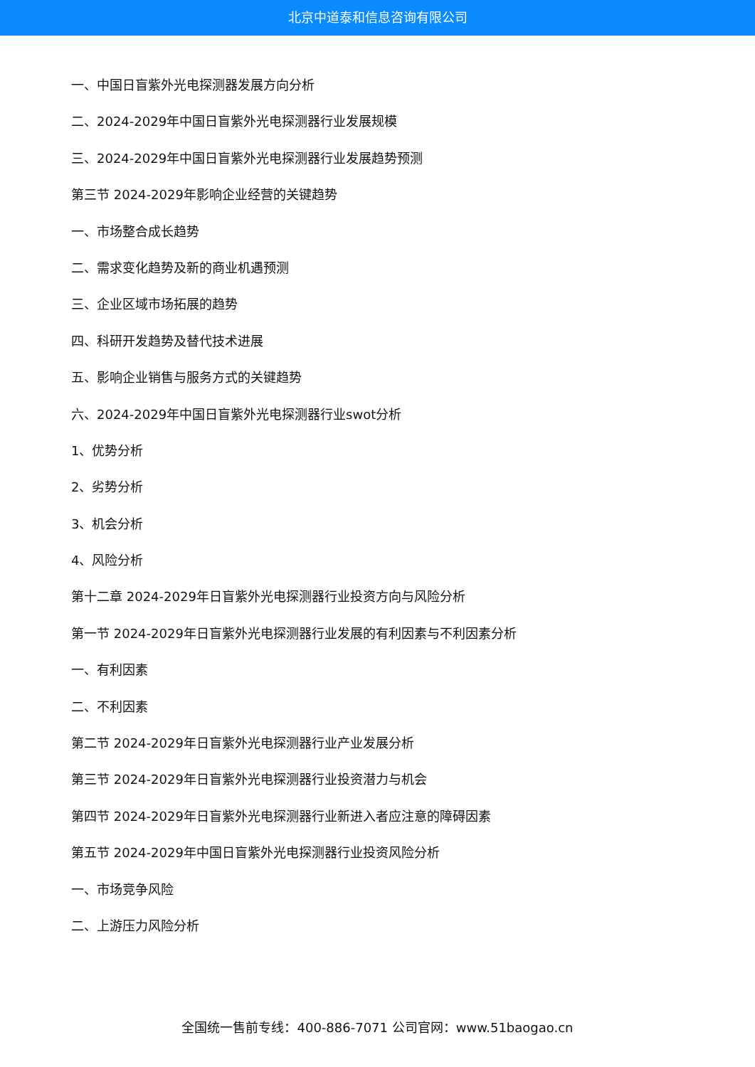北京中道泰和信息咨询有限公司
一、中国日盲紫外光电探测器发展方向分析
二、2024-2029年中国日盲紫外光电探测器行业发展规模
三、2024-2029年中国日盲紫外光电探测器行业发展趋势预测
第三节 2024-2029年影响企业经营的关键趋势
一、市场整合成长趋势
二、需求变化趋势及新的商业机遇预测
三、企业区域市场拓展的趋势
四、科研开发趋势及替代技术进展
五、影响企业销售与服务方式的关键趋势
六、2024-2029年中国日盲紫外光电探测器行业swot分析
1、优势分析
2、劣势分析
3、机会分析
4、风险分析
第十二章 2024-2029年日盲紫外光电探测器行业投资方向与风险分析
第一节 2024-2029年日盲紫外光电探测器行业发展的有利因素与不利因素分析
一、有利因素
二、不利因素
第二节 2024-2029年日盲紫外光电探测器行业产业发展分析
第三节 2024-2029年日盲紫外光电探测器行业投资潜力与机会
第四节 2024-2029年日盲紫外光电探测器行业新进入者应注意的障碍因素
第五节 2024-2029年中国日盲紫外光电探测器行业投资风险分析
一、市场竞争风险
二、上游压力风险分析
全国统一售前专线：400-886-7071 公司官网：www.51baogao.cn